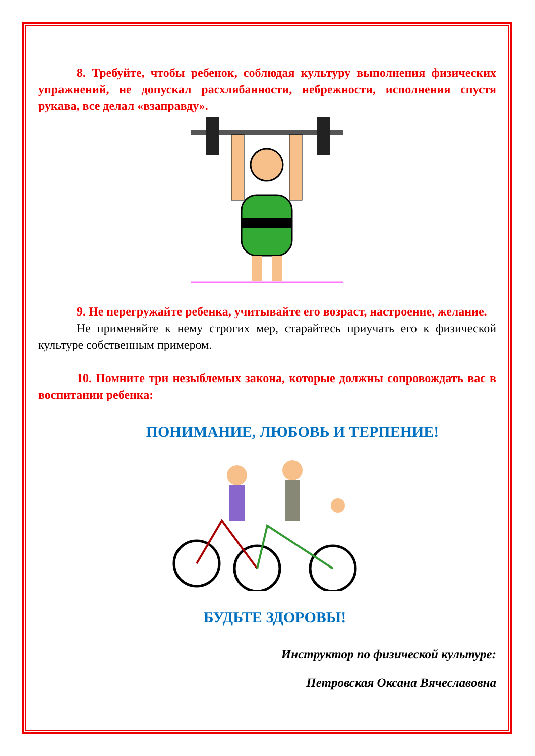8. Требуйте, чтобы ребенок, соблюдая культуру выполнения физических упражнений, не допускал расхлябанности, небрежности, исполнения спустя рукава, все делал «взаправду».
9. Не перегружайте ребенка, учитывайте его возраст, настроение, желание.
Не применяйте к нему строгих мер, старайтесь приучать его к физической культуре собственным примером.
10. Помните три незыблемых закона, которые должны сопровождать вас в воспитании ребенка:
ПОНИМАНИЕ, ЛЮБОВЬ И ТЕРПЕНИЕ!
БУДЬТЕ ЗДОРОВЫ!
Инструктор по физической культуре:
Петровская Оксана Вячеславовна